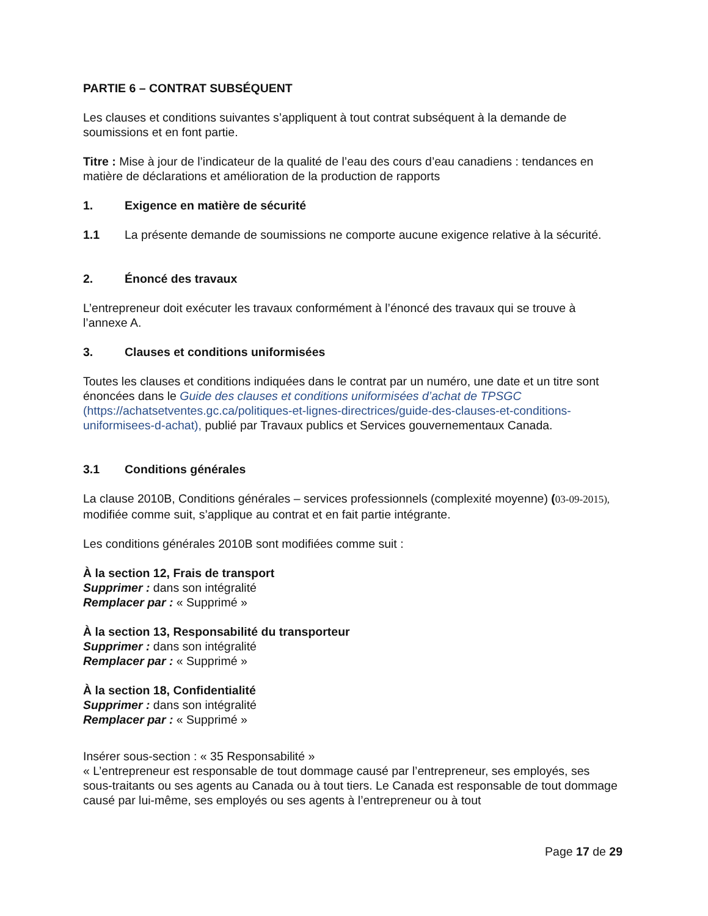PARTIE 6 – CONTRAT SUBSÉQUENT
Les clauses et conditions suivantes s’appliquent à tout contrat subséquent à la demande de soumissions et en font partie.
Titre : Mise à jour de l’indicateur de la qualité de l’eau des cours d’eau canadiens : tendances en matière de déclarations et amélioration de la production de rapports
1. Exigence en matière de sécurité
1.1 La présente demande de soumissions ne comporte aucune exigence relative à la sécurité.
2. Énoncé des travaux
L’entrepreneur doit exécuter les travaux conformément à l’énoncé des travaux qui se trouve à l’annexe A.
3. Clauses et conditions uniformisées
Toutes les clauses et conditions indiquées dans le contrat par un numéro, une date et un titre sont énoncées dans le Guide des clauses et conditions uniformisées d’achat de TPSGC (https://achatsetventes.gc.ca/politiques-et-lignes-directrices/guide-des-clauses-et-conditions-uniformisees-d-achat), publié par Travaux publics et Services gouvernementaux Canada.
3.1 Conditions générales
La clause 2010B, Conditions générales – services professionnels (complexité moyenne) (03-09-2015), modifiée comme suit, s’applique au contrat et en fait partie intégrante.
Les conditions générales 2010B sont modifiées comme suit :
À la section 12, Frais de transport
Supprimer : dans son intégralité
Remplacer par : « Supprimé »
À la section 13, Responsabilité du transporteur
Supprimer : dans son intégralité
Remplacer par : « Supprimé »
À la section 18, Confidentialité
Supprimer : dans son intégralité
Remplacer par : « Supprimé »
Insérer sous-section : « 35 Responsabilité »
« L’entrepreneur est responsable de tout dommage causé par l’entrepreneur, ses employés, ses sous-traitants ou ses agents au Canada ou à tout tiers. Le Canada est responsable de tout dommage causé par lui-même, ses employés ou ses agents à l’entrepreneur ou à tout
Page 17 de 29